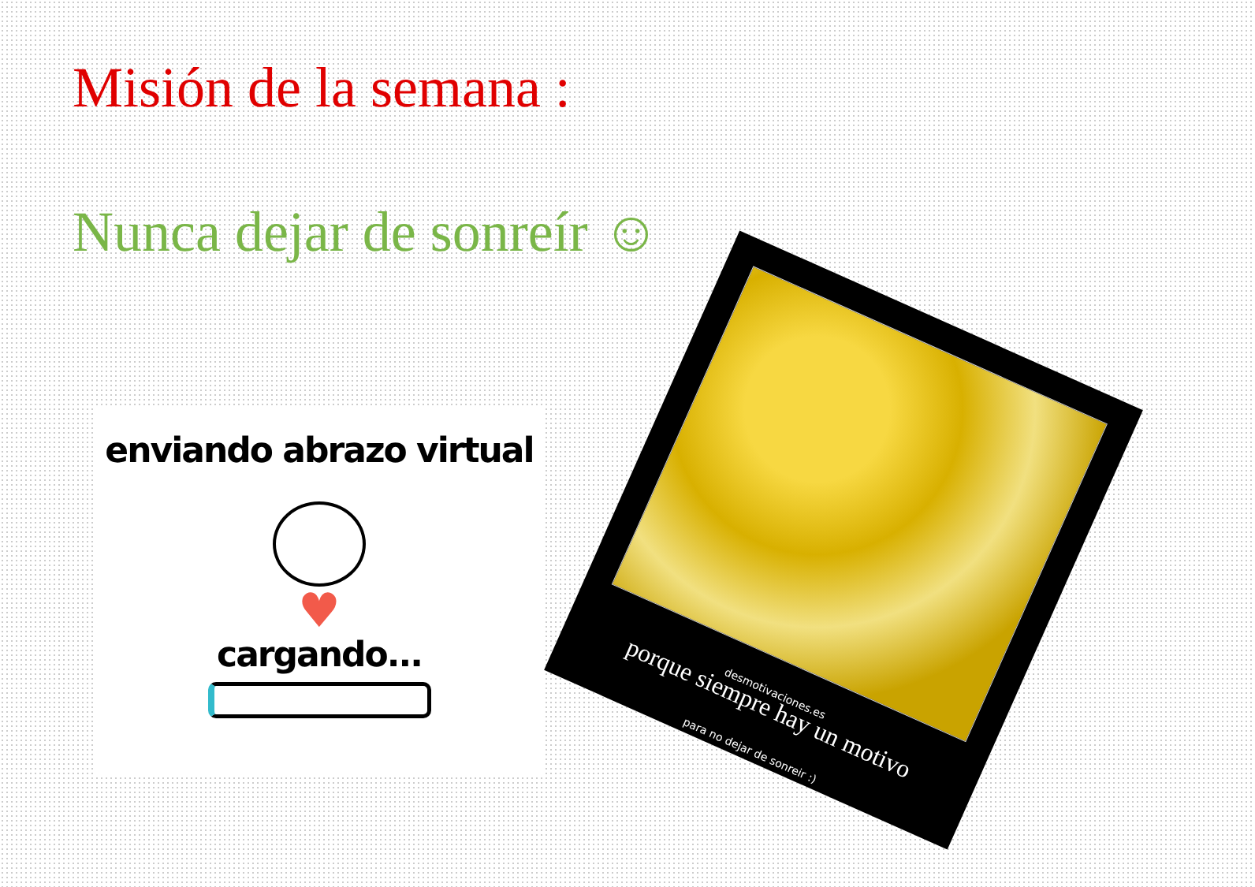Misión de la semana :
Nunca dejar de sonreír ☺
enviando abrazo virtual
♥
cargando...
desmotivaciones.es
porque siempre hay un motivo
para no dejar de sonreir :)